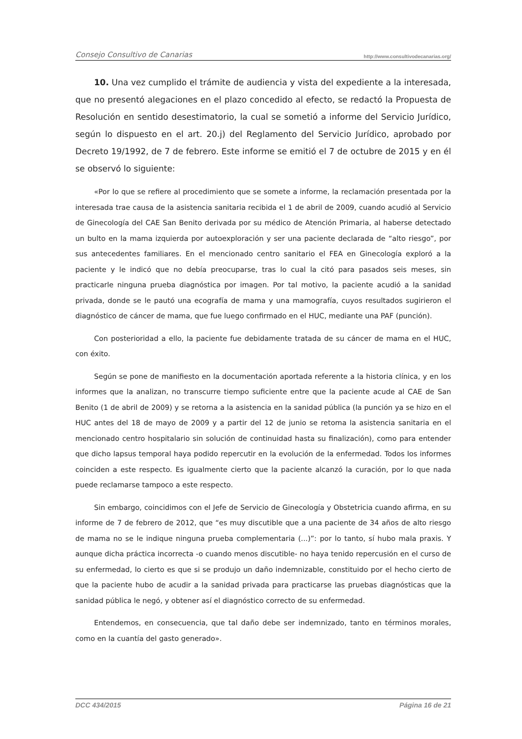Consejo Consultivo de Canarias http://www.consultivodecanarias.org/
10. Una vez cumplido el trámite de audiencia y vista del expediente a la interesada, que no presentó alegaciones en el plazo concedido al efecto, se redactó la Propuesta de Resolución en sentido desestimatorio, la cual se sometió a informe del Servicio Jurídico, según lo dispuesto en el art. 20.j) del Reglamento del Servicio Jurídico, aprobado por Decreto 19/1992, de 7 de febrero. Este informe se emitió el 7 de octubre de 2015 y en él se observó lo siguiente:
«Por lo que se refiere al procedimiento que se somete a informe, la reclamación presentada por la interesada trae causa de la asistencia sanitaria recibida el 1 de abril de 2009, cuando acudió al Servicio de Ginecología del CAE San Benito derivada por su médico de Atención Primaria, al haberse detectado un bulto en la mama izquierda por autoexploración y ser una paciente declarada de “alto riesgo”, por sus antecedentes familiares. En el mencionado centro sanitario el FEA en Ginecología exploró a la paciente y le indicó que no debía preocuparse, tras lo cual la citó para pasados seis meses, sin practicarle ninguna prueba diagnóstica por imagen. Por tal motivo, la paciente acudió a la sanidad privada, donde se le pautó una ecografía de mama y una mamografía, cuyos resultados sugirieron el diagnóstico de cáncer de mama, que fue luego confirmado en el HUC, mediante una PAF (punción).
Con posterioridad a ello, la paciente fue debidamente tratada de su cáncer de mama en el HUC, con éxito.
Según se pone de manifiesto en la documentación aportada referente a la historia clínica, y en los informes que la analizan, no transcurre tiempo suficiente entre que la paciente acude al CAE de San Benito (1 de abril de 2009) y se retorna a la asistencia en la sanidad pública (la punción ya se hizo en el HUC antes del 18 de mayo de 2009 y a partir del 12 de junio se retoma la asistencia sanitaria en el mencionado centro hospitalario sin solución de continuidad hasta su finalización), como para entender que dicho lapsus temporal haya podido repercutir en la evolución de la enfermedad. Todos los informes coinciden a este respecto. Es igualmente cierto que la paciente alcanzó la curación, por lo que nada puede reclamarse tampoco a este respecto.
Sin embargo, coincidimos con el Jefe de Servicio de Ginecología y Obstetricia cuando afirma, en su informe de 7 de febrero de 2012, que “es muy discutible que a una paciente de 34 años de alto riesgo de mama no se le indique ninguna prueba complementaria (...)”: por lo tanto, sí hubo mala praxis. Y aunque dicha práctica incorrecta -o cuando menos discutible- no haya tenido repercusión en el curso de su enfermedad, lo cierto es que si se produjo un daño indemnizable, constituido por el hecho cierto de que la paciente hubo de acudir a la sanidad privada para practicarse las pruebas diagnósticas que la sanidad pública le negó, y obtener así el diagnóstico correcto de su enfermedad.
Entendemos, en consecuencia, que tal daño debe ser indemnizado, tanto en términos morales, como en la cuantía del gasto generado».
DCC 434/2015 Página 16 de 21